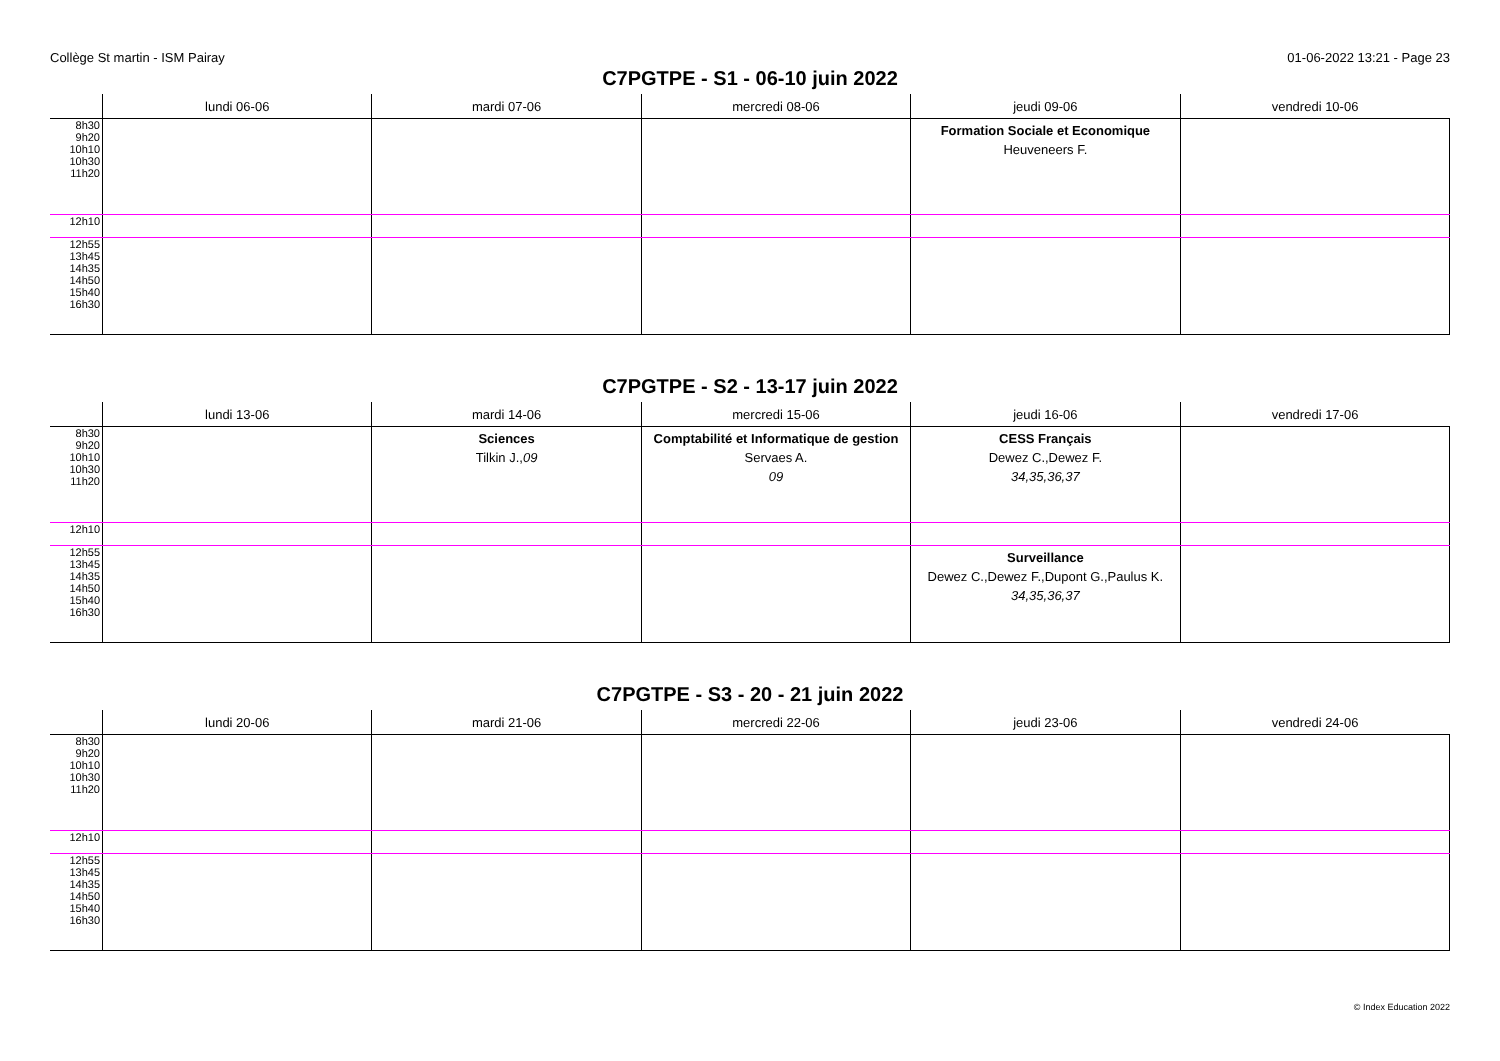Collège St martin - ISM Pairay 01-06-2022 13:21 - Page 23
C7PGTPE - S1 - 06-10 juin 2022
| | lundi 06-06 | mardi 07-06 | mercredi 08-06 | jeudi 09-06 | vendredi 10-06 |
| --- | --- | --- | --- | --- | --- |
| 8h30 9h20 10h10 10h30 11h20 | | | | Formation Sociale et Economique Heuveneers F. | |
| 12h10 | | | | | |
| 12h55 13h45 14h35 14h50 15h40 16h30 | | | | | |
C7PGTPE - S2 - 13-17 juin 2022
| | lundi 13-06 | mardi 14-06 | mercredi 15-06 | jeudi 16-06 | vendredi 17-06 |
| --- | --- | --- | --- | --- | --- |
| 8h30 9h20 10h10 10h30 11h20 | | Sciences Tilkin J., 09 | Comptabilité et Informatique de gestion Servaes A. 09 | CESS Français Dewez C.,Dewez F. 34,35,36,37 | |
| 12h10 | | | | | |
| 12h55 13h45 14h35 14h50 15h40 16h30 | | | | Surveillance Dewez C.,Dewez F.,Dupont G.,Paulus K. 34,35,36,37 | |
C7PGTPE - S3 - 20 - 21 juin 2022
| | lundi 20-06 | mardi 21-06 | mercredi 22-06 | jeudi 23-06 | vendredi 24-06 |
| --- | --- | --- | --- | --- | --- |
| 8h30 9h20 10h10 10h30 11h20 | | | | | |
| 12h10 | | | | | |
| 12h55 13h45 14h35 14h50 15h40 16h30 | | | | | |
© Index Education 2022